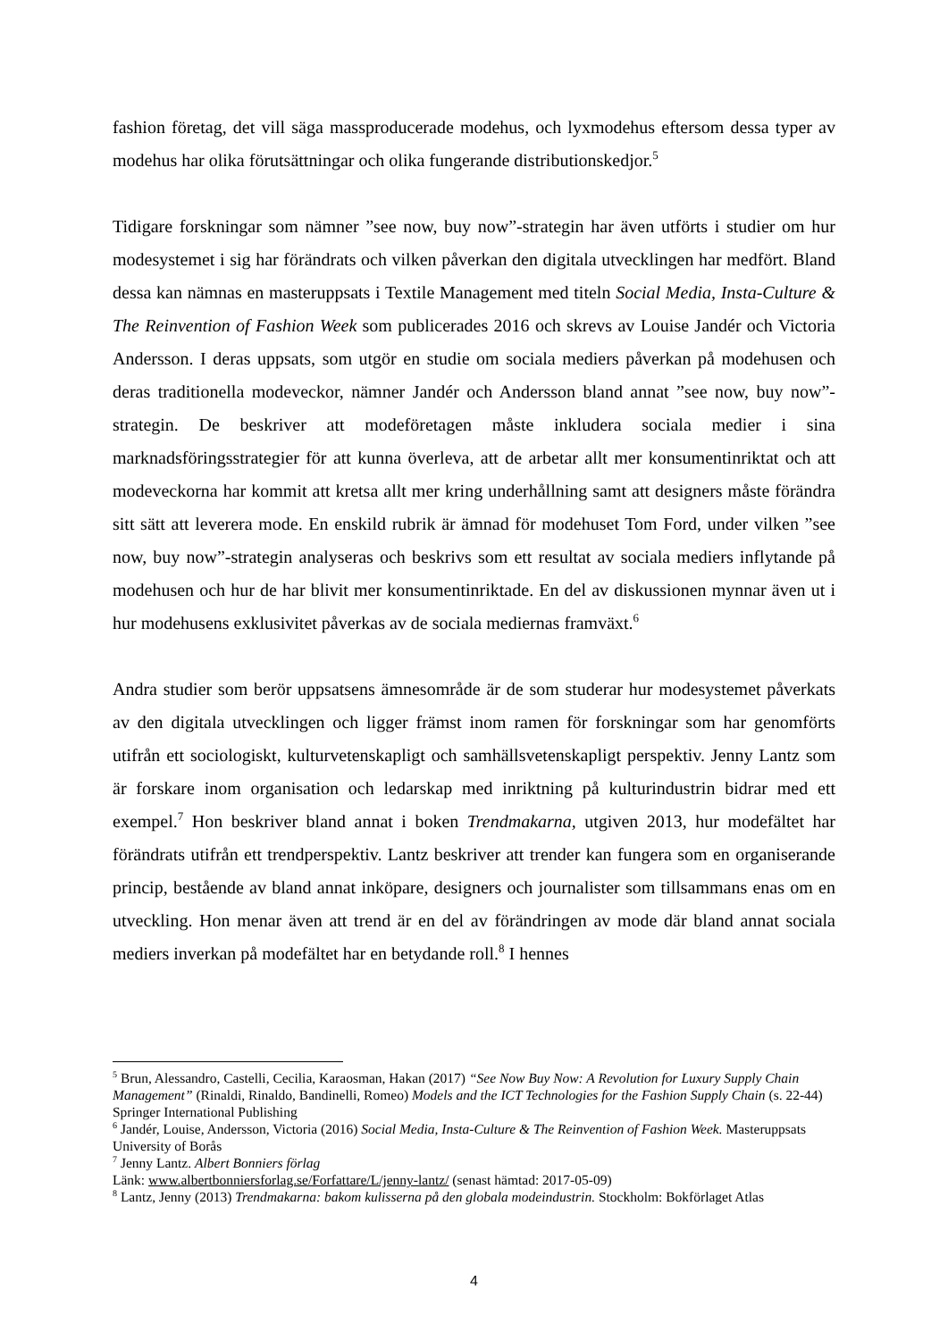fashion företag, det vill säga massproducerade modehus, och lyxmodehus eftersom dessa typer av modehus har olika förutsättningar och olika fungerande distributionskedjor.<sup>5</sup>
Tidigare forskningar som nämner ”see now, buy now”-strategin har även utförts i studier om hur modesystemet i sig har förändrats och vilken påverkan den digitala utvecklingen har medfört. Bland dessa kan nämnas en masteruppsats i Textile Management med titeln Social Media, Insta-Culture & The Reinvention of Fashion Week som publicerades 2016 och skrevs av Louise Jandér och Victoria Andersson. I deras uppsats, som utgör en studie om sociala mediers påverkan på modehusen och deras traditionella modeveckor, nämner Jandér och Andersson bland annat ”see now, buy now”-strategin. De beskriver att modeföretagen måste inkludera sociala medier i sina marknadsföringsstrategier för att kunna överleva, att de arbetar allt mer konsumentinriktat och att modeveckorna har kommit att kretsa allt mer kring underhållning samt att designers måste förändra sitt sätt att leverera mode. En enskild rubrik är ämnad för modehuset Tom Ford, under vilken ”see now, buy now”-strategin analyseras och beskrivs som ett resultat av sociala mediers inflytande på modehusen och hur de har blivit mer konsumentinriktade. En del av diskussionen mynnar även ut i hur modehusens exklusivitet påverkas av de sociala mediernas framväxt.<sup>6</sup>
Andra studier som berör uppsatsens ämnesområde är de som studerar hur modesystemet påverkats av den digitala utvecklingen och ligger främst inom ramen för forskningar som har genomförts utifrån ett sociologiskt, kulturvetenskapligt och samhällsvetenskapligt perspektiv. Jenny Lantz som är forskare inom organisation och ledarskap med inriktning på kulturindustrin bidrar med ett exempel.<sup>7</sup> Hon beskriver bland annat i boken Trendmakarna, utgiven 2013, hur modefältet har förändrats utifrån ett trendperspektiv. Lantz beskriver att trender kan fungera som en organiserande princip, bestående av bland annat inköpare, designers och journalister som tillsammans enas om en utveckling. Hon menar även att trend är en del av förändringen av mode där bland annat sociala mediers inverkan på modefältet har en betydande roll.<sup>8</sup> I hennes
<sup>5</sup> Brun, Alessandro, Castelli, Cecilia, Karaosman, Hakan (2017) “See Now Buy Now: A Revolution for Luxury Supply Chain Management” (Rinaldi, Rinaldo, Bandinelli, Romeo) Models and the ICT Technologies for the Fashion Supply Chain (s. 22-44) Springer International Publishing
<sup>6</sup> Jandér, Louise, Andersson, Victoria (2016) Social Media, Insta-Culture & The Reinvention of Fashion Week. Masteruppsats University of Borås
<sup>7</sup> Jenny Lantz. Albert Bonniers förlag
Länk: www.albertbonniersforlag.se/Forfattare/L/jenny-lantz/ (senast hämtad: 2017-05-09)
<sup>8</sup> Lantz, Jenny (2013) Trendmakarna: bakom kulisserna på den globala modeindustrin. Stockholm: Bokförlaget Atlas
4